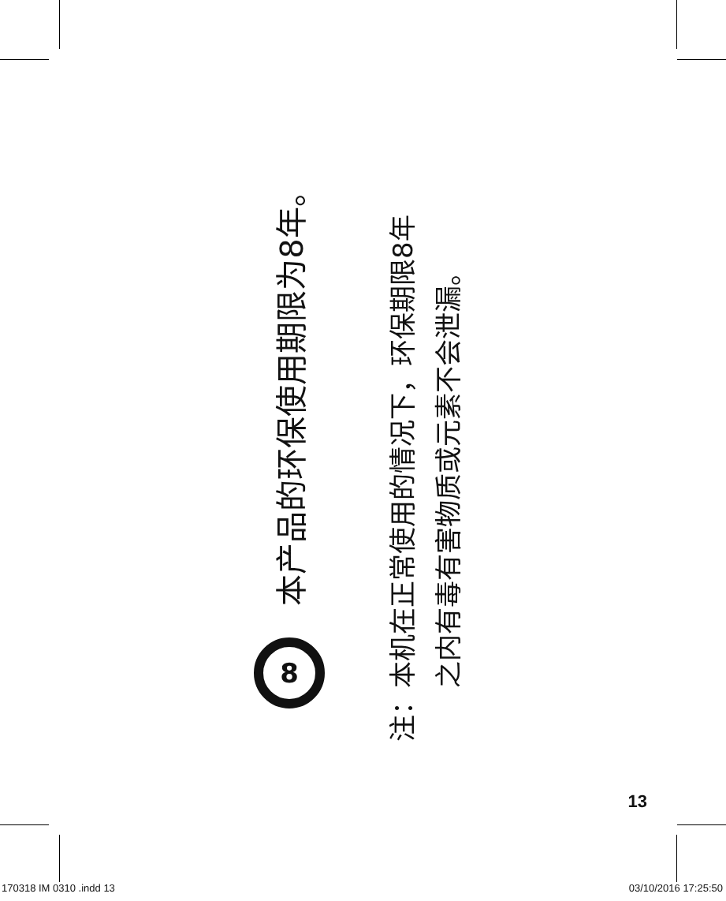8
本产品的环保使用期限为8年。
注：本机在正常使用的情况下，环保期限8年
　　之内有毒有害物质或元素不会泄漏。
13
170318 IM 0310 .indd 13 03/10/2016 17:25:50